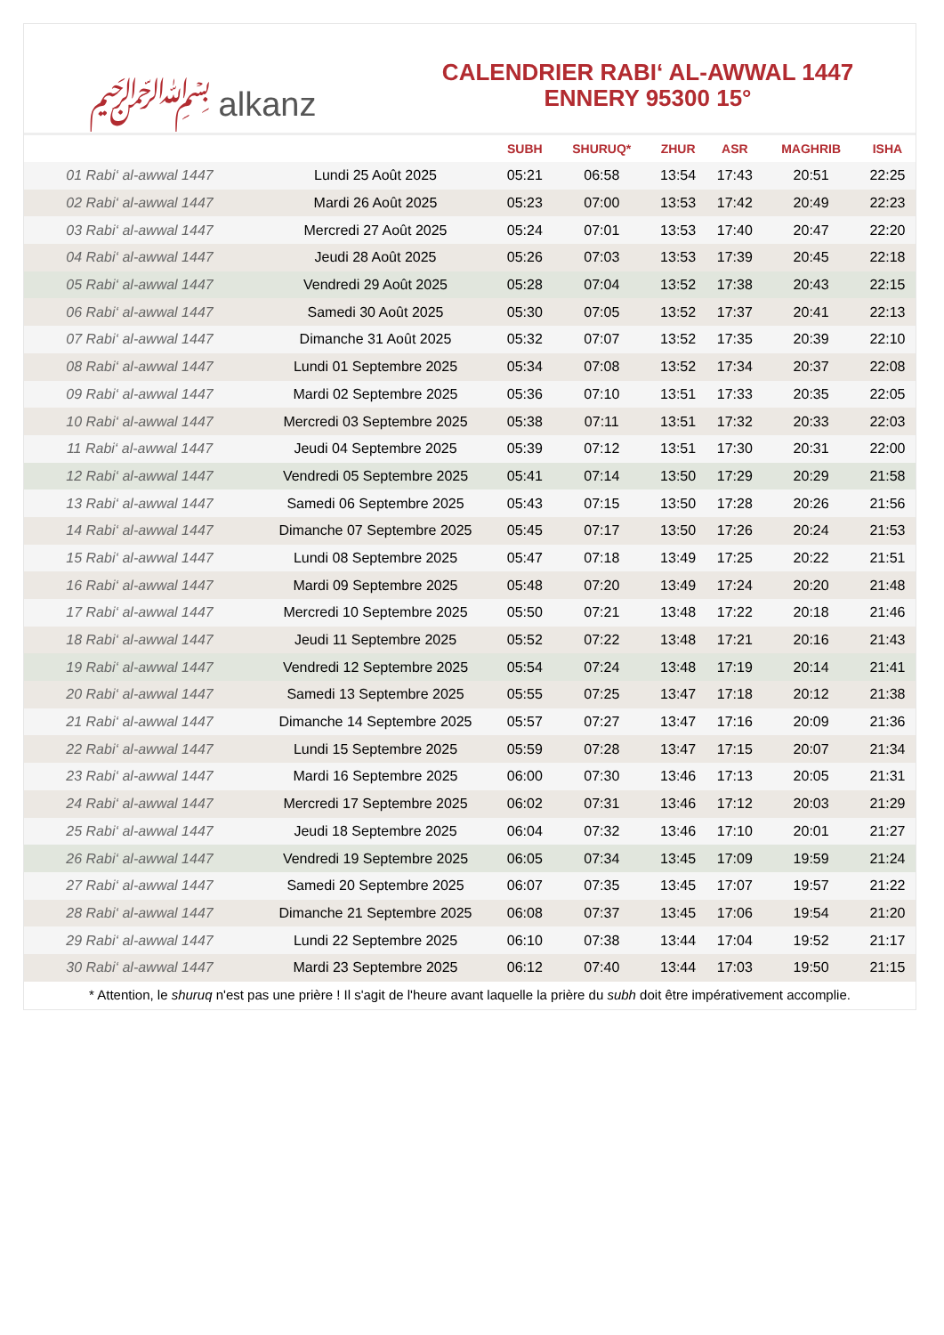﷽ alkanz
CALENDRIER RABI‘ AL-AWWAL 1447
ENNERY 95300 15°
| | | SUBH | SHURUQ* | ZHUR | ASR | MAGHRIB | ISHA |
| --- | --- | --- | --- | --- | --- | --- | --- |
| 01 Rabi‘ al-awwal 1447 | Lundi 25 Août 2025 | 05:21 | 06:58 | 13:54 | 17:43 | 20:51 | 22:25 |
| 02 Rabi‘ al-awwal 1447 | Mardi 26 Août 2025 | 05:23 | 07:00 | 13:53 | 17:42 | 20:49 | 22:23 |
| 03 Rabi‘ al-awwal 1447 | Mercredi 27 Août 2025 | 05:24 | 07:01 | 13:53 | 17:40 | 20:47 | 22:20 |
| 04 Rabi‘ al-awwal 1447 | Jeudi 28 Août 2025 | 05:26 | 07:03 | 13:53 | 17:39 | 20:45 | 22:18 |
| 05 Rabi‘ al-awwal 1447 | Vendredi 29 Août 2025 | 05:28 | 07:04 | 13:52 | 17:38 | 20:43 | 22:15 |
| 06 Rabi‘ al-awwal 1447 | Samedi 30 Août 2025 | 05:30 | 07:05 | 13:52 | 17:37 | 20:41 | 22:13 |
| 07 Rabi‘ al-awwal 1447 | Dimanche 31 Août 2025 | 05:32 | 07:07 | 13:52 | 17:35 | 20:39 | 22:10 |
| 08 Rabi‘ al-awwal 1447 | Lundi 01 Septembre 2025 | 05:34 | 07:08 | 13:52 | 17:34 | 20:37 | 22:08 |
| 09 Rabi‘ al-awwal 1447 | Mardi 02 Septembre 2025 | 05:36 | 07:10 | 13:51 | 17:33 | 20:35 | 22:05 |
| 10 Rabi‘ al-awwal 1447 | Mercredi 03 Septembre 2025 | 05:38 | 07:11 | 13:51 | 17:32 | 20:33 | 22:03 |
| 11 Rabi‘ al-awwal 1447 | Jeudi 04 Septembre 2025 | 05:39 | 07:12 | 13:51 | 17:30 | 20:31 | 22:00 |
| 12 Rabi‘ al-awwal 1447 | Vendredi 05 Septembre 2025 | 05:41 | 07:14 | 13:50 | 17:29 | 20:29 | 21:58 |
| 13 Rabi‘ al-awwal 1447 | Samedi 06 Septembre 2025 | 05:43 | 07:15 | 13:50 | 17:28 | 20:26 | 21:56 |
| 14 Rabi‘ al-awwal 1447 | Dimanche 07 Septembre 2025 | 05:45 | 07:17 | 13:50 | 17:26 | 20:24 | 21:53 |
| 15 Rabi‘ al-awwal 1447 | Lundi 08 Septembre 2025 | 05:47 | 07:18 | 13:49 | 17:25 | 20:22 | 21:51 |
| 16 Rabi‘ al-awwal 1447 | Mardi 09 Septembre 2025 | 05:48 | 07:20 | 13:49 | 17:24 | 20:20 | 21:48 |
| 17 Rabi‘ al-awwal 1447 | Mercredi 10 Septembre 2025 | 05:50 | 07:21 | 13:48 | 17:22 | 20:18 | 21:46 |
| 18 Rabi‘ al-awwal 1447 | Jeudi 11 Septembre 2025 | 05:52 | 07:22 | 13:48 | 17:21 | 20:16 | 21:43 |
| 19 Rabi‘ al-awwal 1447 | Vendredi 12 Septembre 2025 | 05:54 | 07:24 | 13:48 | 17:19 | 20:14 | 21:41 |
| 20 Rabi‘ al-awwal 1447 | Samedi 13 Septembre 2025 | 05:55 | 07:25 | 13:47 | 17:18 | 20:12 | 21:38 |
| 21 Rabi‘ al-awwal 1447 | Dimanche 14 Septembre 2025 | 05:57 | 07:27 | 13:47 | 17:16 | 20:09 | 21:36 |
| 22 Rabi‘ al-awwal 1447 | Lundi 15 Septembre 2025 | 05:59 | 07:28 | 13:47 | 17:15 | 20:07 | 21:34 |
| 23 Rabi‘ al-awwal 1447 | Mardi 16 Septembre 2025 | 06:00 | 07:30 | 13:46 | 17:13 | 20:05 | 21:31 |
| 24 Rabi‘ al-awwal 1447 | Mercredi 17 Septembre 2025 | 06:02 | 07:31 | 13:46 | 17:12 | 20:03 | 21:29 |
| 25 Rabi‘ al-awwal 1447 | Jeudi 18 Septembre 2025 | 06:04 | 07:32 | 13:46 | 17:10 | 20:01 | 21:27 |
| 26 Rabi‘ al-awwal 1447 | Vendredi 19 Septembre 2025 | 06:05 | 07:34 | 13:45 | 17:09 | 19:59 | 21:24 |
| 27 Rabi‘ al-awwal 1447 | Samedi 20 Septembre 2025 | 06:07 | 07:35 | 13:45 | 17:07 | 19:57 | 21:22 |
| 28 Rabi‘ al-awwal 1447 | Dimanche 21 Septembre 2025 | 06:08 | 07:37 | 13:45 | 17:06 | 19:54 | 21:20 |
| 29 Rabi‘ al-awwal 1447 | Lundi 22 Septembre 2025 | 06:10 | 07:38 | 13:44 | 17:04 | 19:52 | 21:17 |
| 30 Rabi‘ al-awwal 1447 | Mardi 23 Septembre 2025 | 06:12 | 07:40 | 13:44 | 17:03 | 19:50 | 21:15 |
* Attention, le shuruq n'est pas une prière ! Il s'agit de l'heure avant laquelle la prière du subh doit être impérativement accomplie.